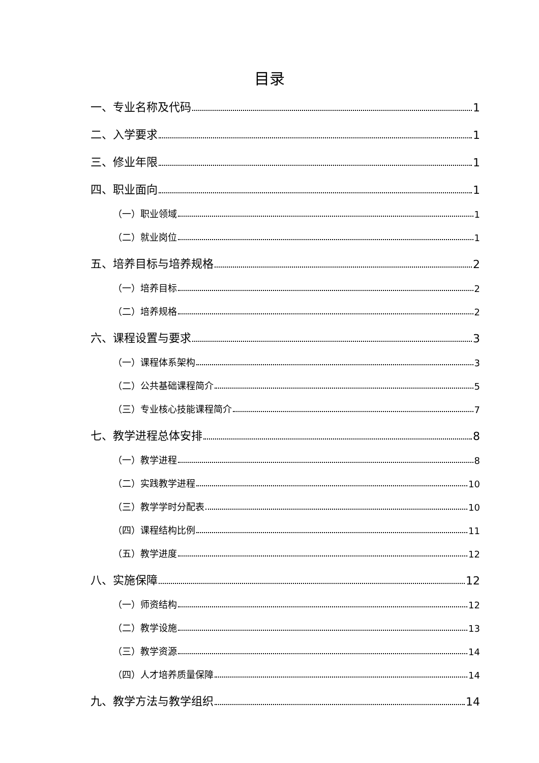目录
一、专业名称及代码 1
二、入学要求 1
三、修业年限 1
四、职业面向 1
（一）职业领域 1
（二）就业岗位 1
五、培养目标与培养规格 2
（一）培养目标 2
（二）培养规格 2
六、课程设置与要求 3
（一）课程体系架构 3
（二）公共基础课程简介 5
（三）专业核心技能课程简介 7
七、教学进程总体安排 8
（一）教学进程 8
（二）实践教学进程 10
（三）教学学时分配表 10
（四）课程结构比例 11
（五）教学进度 12
八、实施保障 12
（一）师资结构 12
（二）教学设施 13
（三）教学资源 14
（四）人才培养质量保障 14
九、教学方法与教学组织 14